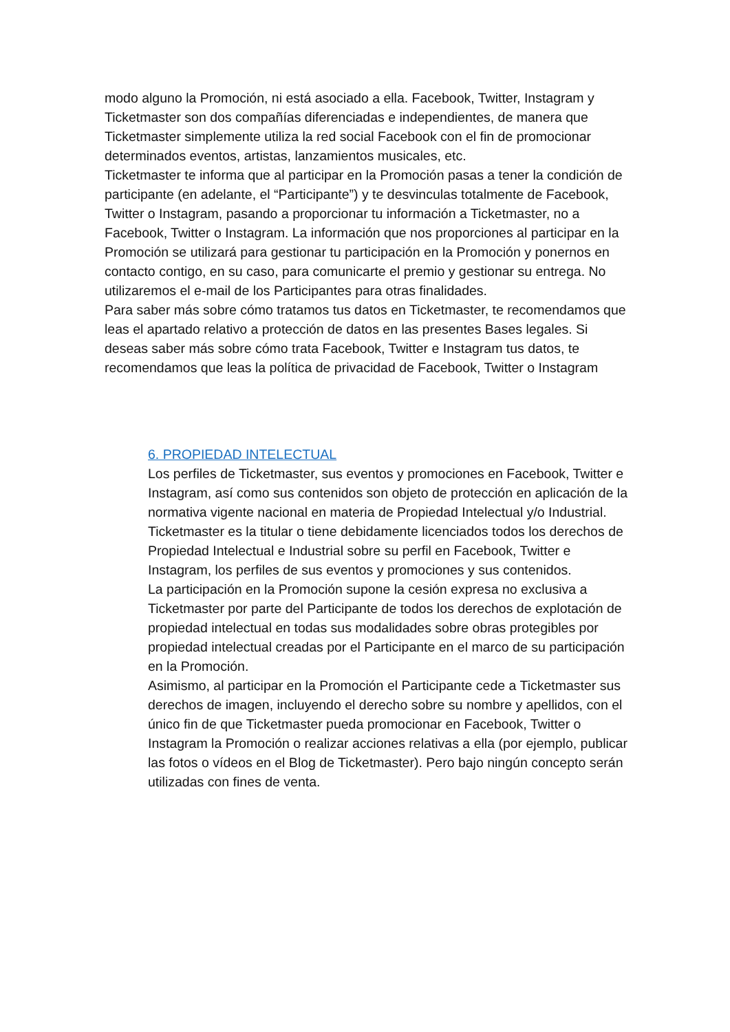modo alguno la Promoción, ni está asociado a ella. Facebook, Twitter, Instagram y Ticketmaster son dos compañías diferenciadas e independientes, de manera que Ticketmaster simplemente utiliza la red social Facebook con el fin de promocionar determinados eventos, artistas, lanzamientos musicales, etc.
Ticketmaster te informa que al participar en la Promoción pasas a tener la condición de participante (en adelante, el “Participante”) y te desvinculas totalmente de Facebook, Twitter o Instagram, pasando a proporcionar tu información a Ticketmaster, no a Facebook, Twitter o Instagram. La información que nos proporciones al participar en la Promoción se utilizará para gestionar tu participación en la Promoción y ponernos en contacto contigo, en su caso, para comunicarte el premio y gestionar su entrega. No utilizaremos el e-mail de los Participantes para otras finalidades.
Para saber más sobre cómo tratamos tus datos en Ticketmaster, te recomendamos que leas el apartado relativo a protección de datos en las presentes Bases legales. Si deseas saber más sobre cómo trata Facebook, Twitter e Instagram tus datos, te recomendamos que leas la política de privacidad de Facebook, Twitter o Instagram
6. PROPIEDAD INTELECTUAL
Los perfiles de Ticketmaster, sus eventos y promociones en Facebook, Twitter e Instagram, así como sus contenidos son objeto de protección en aplicación de la normativa vigente nacional en materia de Propiedad Intelectual y/o Industrial. Ticketmaster es la titular o tiene debidamente licenciados todos los derechos de Propiedad Intelectual e Industrial sobre su perfil en Facebook, Twitter e Instagram, los perfiles de sus eventos y promociones y sus contenidos.
La participación en la Promoción supone la cesión expresa no exclusiva a Ticketmaster por parte del Participante de todos los derechos de explotación de propiedad intelectual en todas sus modalidades sobre obras protegibles por propiedad intelectual creadas por el Participante en el marco de su participación en la Promoción.
Asimismo, al participar en la Promoción el Participante cede a Ticketmaster sus derechos de imagen, incluyendo el derecho sobre su nombre y apellidos, con el único fin de que Ticketmaster pueda promocionar en Facebook, Twitter o Instagram la Promoción o realizar acciones relativas a ella (por ejemplo, publicar las fotos o vídeos en el Blog de Ticketmaster). Pero bajo ningún concepto serán utilizadas con fines de venta.